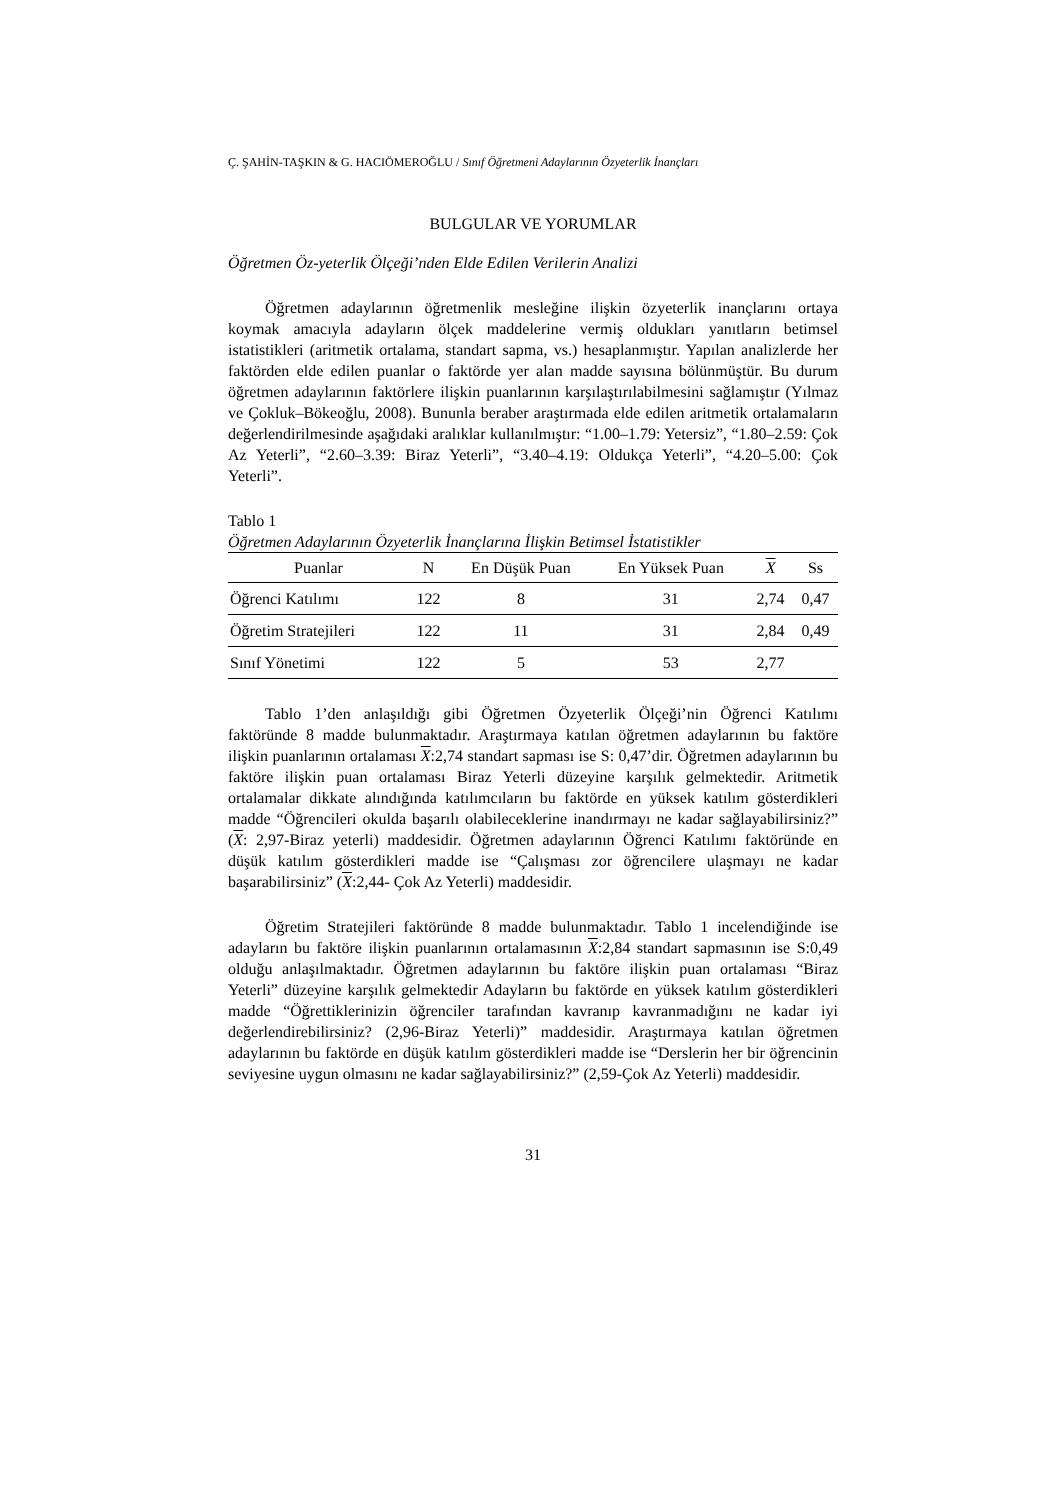Ç. ŞAHİN-TAŞKIN & G. HACIÖMEROĞLU / Sınıf Öğretmeni Adaylarının Özyeterlik İnançları
BULGULAR VE YORUMLAR
Öğretmen Öz-yeterlik Ölçeği’nden Elde Edilen Verilerin Analizi
Öğretmen adaylarının öğretmenlik mesleğine ilişkin özyeterlik inançlarını ortaya koymak amacıyla adayların ölçek maddelerine vermiş oldukları yanıtların betimsel istatistikleri (aritmetik ortalama, standart sapma, vs.) hesaplanmıştır. Yapılan analizlerde her faktörden elde edilen puanlar o faktörde yer alan madde sayısına bölünmüştür. Bu durum öğretmen adaylarının faktörlere ilişkin puanlarının karşılaştırılabilmesini sağlamıştır (Yılmaz ve Çokluk–Bökeoğlu, 2008). Bununla beraber araştırmada elde edilen aritmetik ortalamaların değerlendirilmesinde aşağıdaki aralıklar kullanılmıştır: “1.00–1.79: Yetersiz”, “1.80–2.59: Çok Az Yeterli”, “2.60–3.39: Biraz Yeterli”, “3.40–4.19: Oldukça Yeterli”, “4.20–5.00: Çok Yeterli”.
Tablo 1
Öğretmen Adaylarının Özyeterlik İnançlarına İlişkin Betimsel İstatistikler
| Puanlar | N | En Düşük Puan | En Yüksek Puan | X | Ss |
| --- | --- | --- | --- | --- | --- |
| Öğrenci Katılımı | 122 | 8 | 31 | 2,74 | 0,47 |
| Öğretim Stratejileri | 122 | 11 | 31 | 2,84 | 0,49 |
| Sınıf Yönetimi | 122 | 5 | 53 | 2,77 | |
Tablo 1’den anlaşıldığı gibi Öğretmen Özyeterlik Ölçeği’nin Öğrenci Katılımı faktöründe 8 madde bulunmaktadır. Araştırmaya katılan öğretmen adaylarının bu faktöre ilişkin puanlarının ortalaması X:2,74 standart sapması ise S: 0,47’dir. Öğretmen adaylarının bu faktöre ilişkin puan ortalaması Biraz Yeterli düzeyine karşılık gelmektedir. Aritmetik ortalamalar dikkate alındığında katılımcıların bu faktörde en yüksek katılım gösterdikleri madde “Öğrencileri okulda başarılı olabileceklerine inandırmayı ne kadar sağlayabilirsiniz?” (X: 2,97-Biraz yeterli) maddesidir. Öğretmen adaylarının Öğrenci Katılımı faktöründe en düşük katılım gösterdikleri madde ise “Çalışması zor öğrencilere ulaşmayı ne kadar başarabilirsiniz” (X:2,44- Çok Az Yeterli) maddesidir.
Öğretim Stratejileri faktöründe 8 madde bulunmaktadır. Tablo 1 incelendiğinde ise adayların bu faktöre ilişkin puanlarının ortalamasının X:2,84 standart sapmasının ise S:0,49 olduğu anlaşılmaktadır. Öğretmen adaylarının bu faktöre ilişkin puan ortalaması “Biraz Yeterli” düzeyine karşılık gelmektedir Adayların bu faktörde en yüksek katılım gösterdikleri madde “Öğrettiklerinizin öğrenciler tarafından kavranıp kavranmadığını ne kadar iyi değerlendirebilirsiniz? (2,96-Biraz Yeterli)” maddesidir. Araştırmaya katılan öğretmen adaylarının bu faktörde en düşük katılım gösterdikleri madde ise “Derslerin her bir öğrencinin seviyesine uygun olmasını ne kadar sağlayabilirsiniz?” (2,59-Çok Az Yeterli) maddesidir.
31